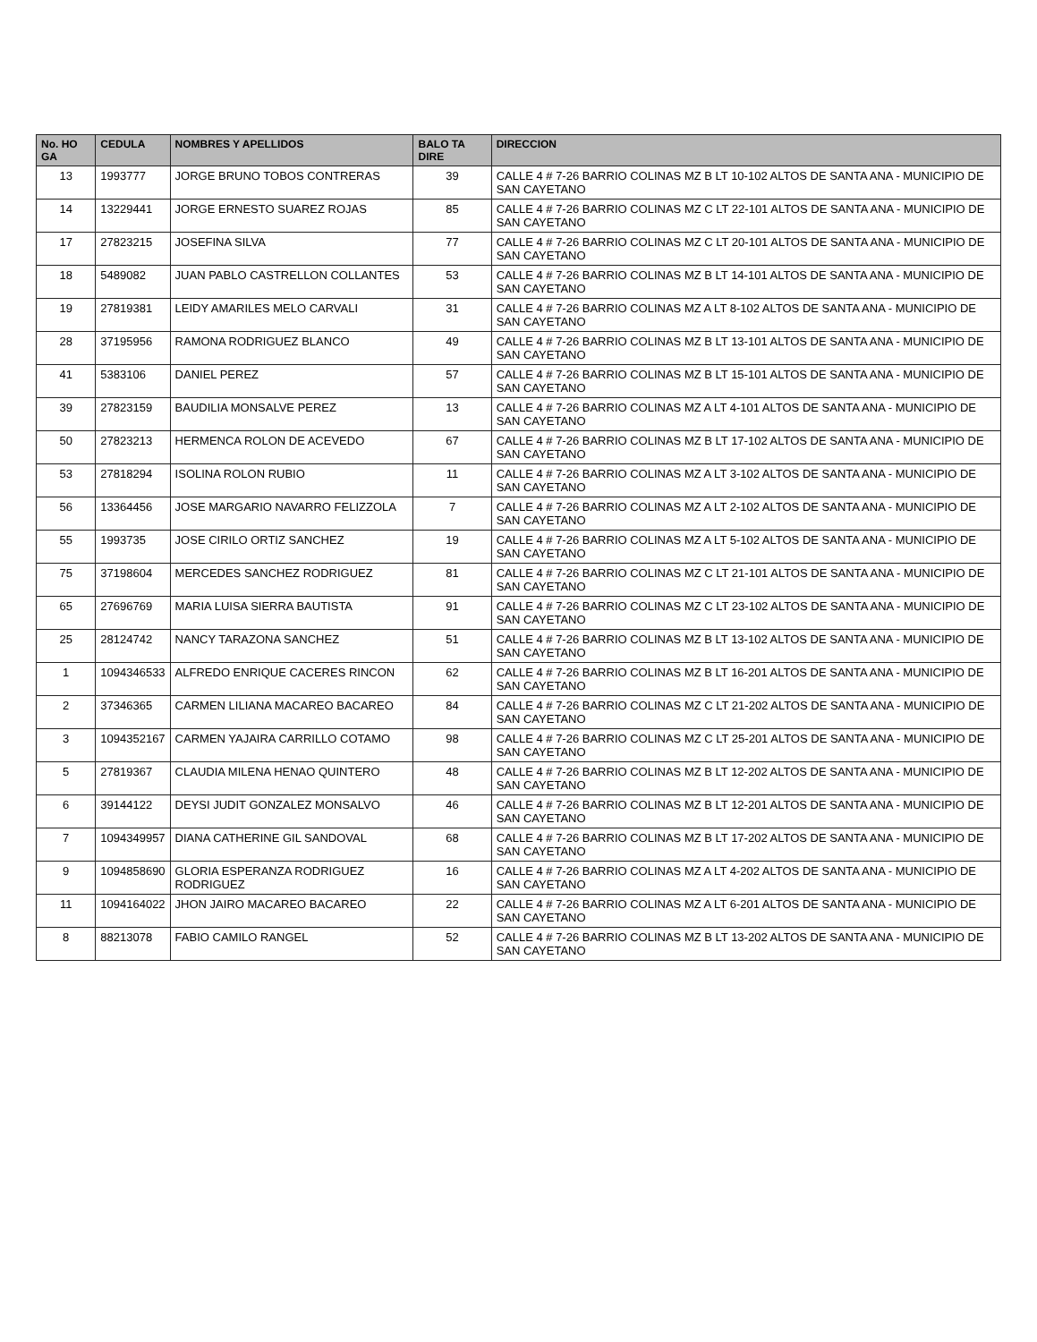| No. HO GA | CEDULA | NOMBRES Y APELLIDOS | BALO TA DIRE | DIRECCION |
| --- | --- | --- | --- | --- |
| 13 | 1993777 | JORGE BRUNO TOBOS CONTRERAS | 39 | CALLE 4 # 7-26 BARRIO COLINAS MZ B LT 10-102 ALTOS DE SANTA ANA - MUNICIPIO DE SAN CAYETANO |
| 14 | 13229441 | JORGE ERNESTO SUAREZ ROJAS | 85 | CALLE 4 # 7-26 BARRIO COLINAS MZ C LT 22-101 ALTOS DE SANTA ANA - MUNICIPIO DE SAN CAYETANO |
| 17 | 27823215 | JOSEFINA SILVA | 77 | CALLE 4 # 7-26 BARRIO COLINAS MZ C LT 20-101 ALTOS DE SANTA ANA - MUNICIPIO DE SAN CAYETANO |
| 18 | 5489082 | JUAN PABLO CASTRELLON COLLANTES | 53 | CALLE 4 # 7-26 BARRIO COLINAS MZ B LT 14-101 ALTOS DE SANTA ANA - MUNICIPIO DE SAN CAYETANO |
| 19 | 27819381 | LEIDY AMARILES MELO CARVALI | 31 | CALLE 4 # 7-26 BARRIO COLINAS MZ A LT 8-102 ALTOS DE SANTA ANA - MUNICIPIO DE SAN CAYETANO |
| 28 | 37195956 | RAMONA RODRIGUEZ BLANCO | 49 | CALLE 4 # 7-26 BARRIO COLINAS MZ B LT 13-101 ALTOS DE SANTA ANA - MUNICIPIO DE SAN CAYETANO |
| 41 | 5383106 | DANIEL PEREZ | 57 | CALLE 4 # 7-26 BARRIO COLINAS MZ B LT 15-101 ALTOS DE SANTA ANA - MUNICIPIO DE SAN CAYETANO |
| 39 | 27823159 | BAUDILIA MONSALVE PEREZ | 13 | CALLE 4 # 7-26 BARRIO COLINAS MZ A LT 4-101 ALTOS DE SANTA ANA - MUNICIPIO DE SAN CAYETANO |
| 50 | 27823213 | HERMENCA ROLON DE ACEVEDO | 67 | CALLE 4 # 7-26 BARRIO COLINAS MZ B LT 17-102 ALTOS DE SANTA ANA - MUNICIPIO DE SAN CAYETANO |
| 53 | 27818294 | ISOLINA ROLON RUBIO | 11 | CALLE 4 # 7-26 BARRIO COLINAS MZ A LT 3-102 ALTOS DE SANTA ANA - MUNICIPIO DE SAN CAYETANO |
| 56 | 13364456 | JOSE MARGARIO NAVARRO FELIZZOLA | 7 | CALLE 4 # 7-26 BARRIO COLINAS MZ A LT 2-102 ALTOS DE SANTA ANA - MUNICIPIO DE SAN CAYETANO |
| 55 | 1993735 | JOSE CIRILO ORTIZ SANCHEZ | 19 | CALLE 4 # 7-26 BARRIO COLINAS MZ A LT 5-102 ALTOS DE SANTA ANA - MUNICIPIO DE SAN CAYETANO |
| 75 | 37198604 | MERCEDES SANCHEZ RODRIGUEZ | 81 | CALLE 4 # 7-26 BARRIO COLINAS MZ C LT 21-101 ALTOS DE SANTA ANA - MUNICIPIO DE SAN CAYETANO |
| 65 | 27696769 | MARIA LUISA SIERRA BAUTISTA | 91 | CALLE 4 # 7-26 BARRIO COLINAS MZ C LT 23-102 ALTOS DE SANTA ANA - MUNICIPIO DE SAN CAYETANO |
| 25 | 28124742 | NANCY TARAZONA SANCHEZ | 51 | CALLE 4 # 7-26 BARRIO COLINAS MZ B LT 13-102 ALTOS DE SANTA ANA - MUNICIPIO DE SAN CAYETANO |
| 1 | 1094346533 | ALFREDO ENRIQUE CACERES RINCON | 62 | CALLE 4 # 7-26 BARRIO COLINAS MZ B LT 16-201 ALTOS DE SANTA ANA - MUNICIPIO DE SAN CAYETANO |
| 2 | 37346365 | CARMEN LILIANA MACAREO BACAREO | 84 | CALLE 4 # 7-26 BARRIO COLINAS MZ C LT 21-202 ALTOS DE SANTA ANA - MUNICIPIO DE SAN CAYETANO |
| 3 | 1094352167 | CARMEN YAJAIRA CARRILLO COTAMO | 98 | CALLE 4 # 7-26 BARRIO COLINAS MZ C LT 25-201 ALTOS DE SANTA ANA - MUNICIPIO DE SAN CAYETANO |
| 5 | 27819367 | CLAUDIA MILENA HENAO QUINTERO | 48 | CALLE 4 # 7-26 BARRIO COLINAS MZ B LT 12-202 ALTOS DE SANTA ANA - MUNICIPIO DE SAN CAYETANO |
| 6 | 39144122 | DEYSI JUDIT GONZALEZ MONSALVO | 46 | CALLE 4 # 7-26 BARRIO COLINAS MZ B LT 12-201 ALTOS DE SANTA ANA - MUNICIPIO DE SAN CAYETANO |
| 7 | 1094349957 | DIANA CATHERINE GIL SANDOVAL | 68 | CALLE 4 # 7-26 BARRIO COLINAS MZ B LT 17-202 ALTOS DE SANTA ANA - MUNICIPIO DE SAN CAYETANO |
| 9 | 1094858690 | GLORIA ESPERANZA RODRIGUEZ RODRIGUEZ | 16 | CALLE 4 # 7-26 BARRIO COLINAS MZ A LT 4-202 ALTOS DE SANTA ANA - MUNICIPIO DE SAN CAYETANO |
| 11 | 1094164022 | JHON JAIRO MACAREO BACAREO | 22 | CALLE 4 # 7-26 BARRIO COLINAS MZ A LT 6-201 ALTOS DE SANTA ANA - MUNICIPIO DE SAN CAYETANO |
| 8 | 88213078 | FABIO CAMILO RANGEL | 52 | CALLE 4 # 7-26 BARRIO COLINAS MZ B LT 13-202 ALTOS DE SANTA ANA - MUNICIPIO DE SAN CAYETANO |